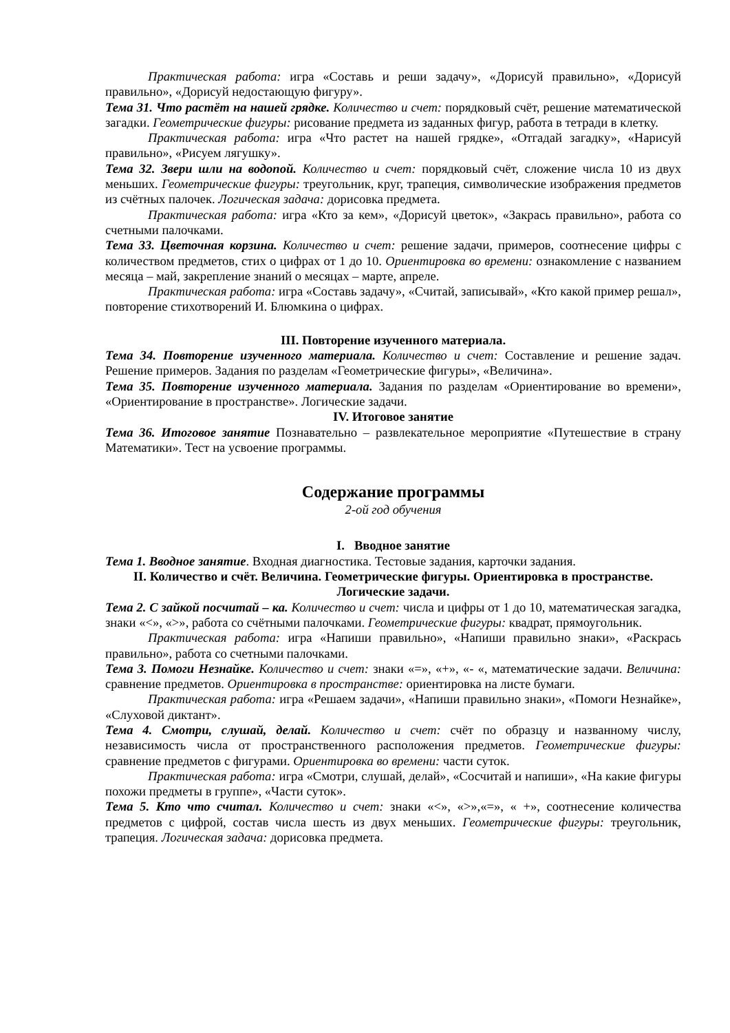Практическая работа: игра «Составь и реши задачу», «Дорисуй правильно», «Дорисуй правильно», «Дорисуй недостающую фигуру».
Тема 31. Что растёт на нашей грядке. Количество и счет: порядковый счёт, решение математической загадки. Геометрические фигуры: рисование предмета из заданных фигур, работа в тетради в клетку.
Практическая работа: игра «Что растет на нашей грядке», «Отгадай загадку», «Нарисуй правильно», «Рисуем лягушку».
Тема 32. Звери шли на водопой. Количество и счет: порядковый счёт, сложение числа 10 из двух меньших. Геометрические фигуры: треугольник, круг, трапеция, символические изображения предметов из счётных палочек. Логическая задача: дорисовка предмета.
Практическая работа: игра «Кто за кем», «Дорисуй цветок», «Закрась правильно», работа со счетными палочками.
Тема 33. Цветочная корзина. Количество и счет: решение задачи, примеров, соотнесение цифры с количеством предметов, стих о цифрах от 1 до 10. Ориентировка во времени: ознакомление с названием месяца – май, закрепление знаний о месяцах – марте, апреле.
Практическая работа: игра «Составь задачу», «Считай, записывай», «Кто какой пример решал», повторение стихотворений И. Блюмкина о цифрах.
III. Повторение изученного материала.
Тема 34. Повторение изученного материала. Количество и счет: Составление и решение задач. Решение примеров. Задания по разделам «Геометрические фигуры», «Величина».
Тема 35. Повторение изученного материала. Задания по разделам «Ориентирование во времени», «Ориентирование в пространстве». Логические задачи.
IV. Итоговое занятие
Тема 36. Итоговое занятие Познавательно – развлекательное мероприятие «Путешествие в страну Математики». Тест на усвоение программы.
Содержание программы
2-ой год обучения
I. Вводное занятие
Тема 1. Вводное занятие. Входная диагностика. Тестовые задания, карточки задания.
II. Количество и счёт. Величина. Геометрические фигуры. Ориентировка в пространстве. Логические задачи.
Тема 2. С зайкой посчитай – ка. Количество и счет: числа и цифры от 1 до 10, математическая загадка, знаки «<», «>», работа со счётными палочками. Геометрические фигуры: квадрат, прямоугольник.
Практическая работа: игра «Напиши правильно», «Напиши правильно знаки», «Раскрась правильно», работа со счетными палочками.
Тема 3. Помоги Незнайке. Количество и счет: знаки «=», «+», «- «, математические задачи. Величина: сравнение предметов. Ориентировка в пространстве: ориентировка на листе бумаги.
Практическая работа: игра «Решаем задачи», «Напиши правильно знаки», «Помоги Незнайке», «Слуховой диктант».
Тема 4. Смотри, слушай, делай. Количество и счет: счёт по образцу и названному числу, независимость числа от пространственного расположения предметов. Геометрические фигуры: сравнение предметов с фигурами. Ориентировка во времени: части суток.
Практическая работа: игра «Смотри, слушай, делай», «Сосчитай и напиши», «На какие фигуры похожи предметы в группе», «Части суток».
Тема 5. Кто что считал. Количество и счет: знаки «<», «>»,«=», « +», соотнесение количества предметов с цифрой, состав числа шесть из двух меньших. Геометрические фигуры: треугольник, трапеция. Логическая задача: дорисовка предмета.